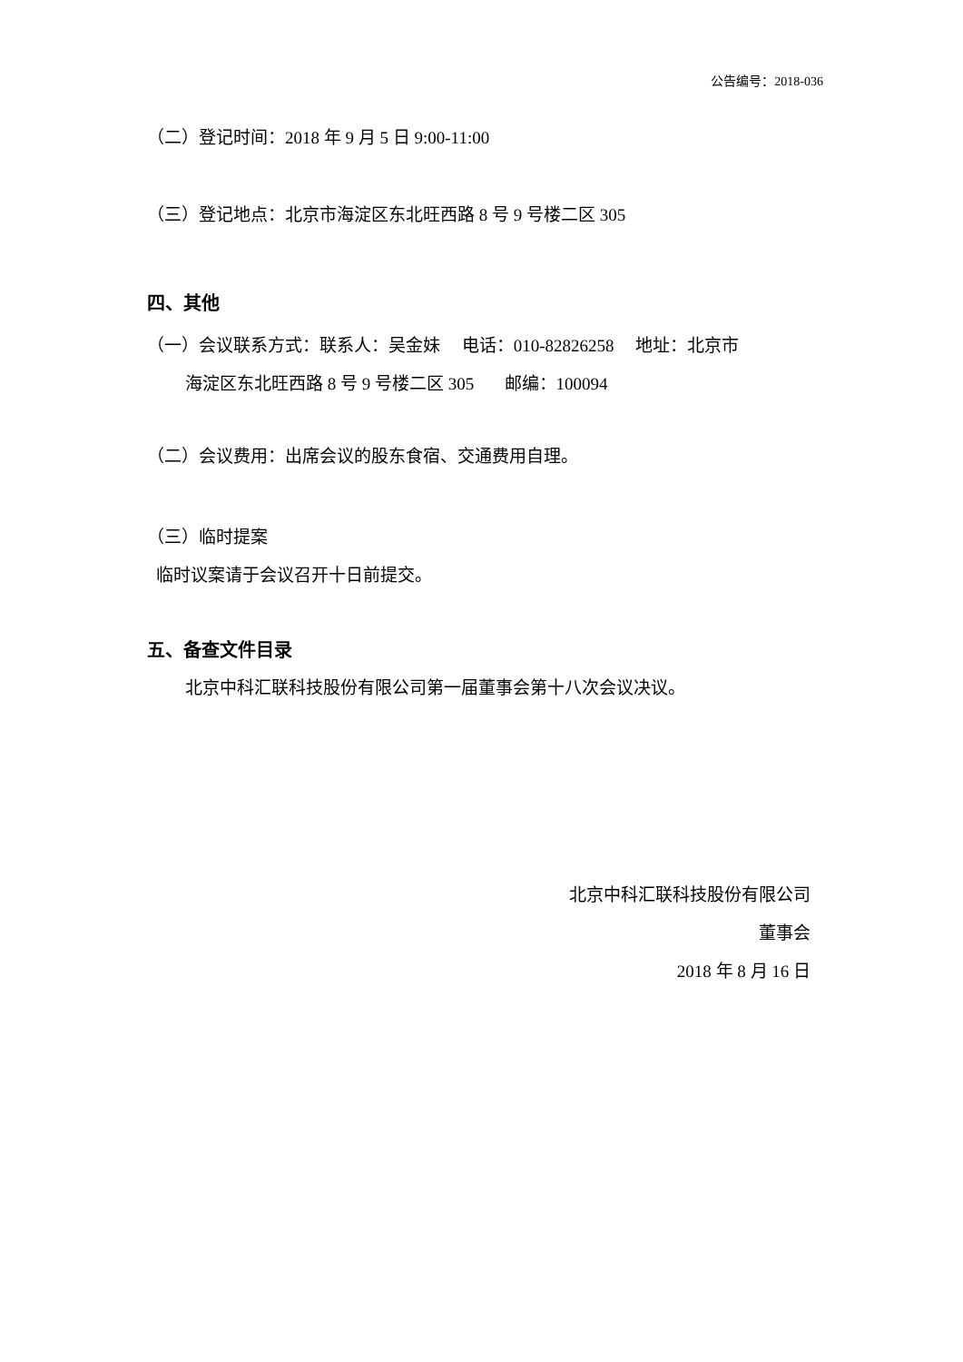公告编号：2018-036
（二）登记时间：2018 年 9 月 5 日 9:00-11:00
（三）登记地点：北京市海淀区东北旺西路 8 号 9 号楼二区 305
四、其他
（一）会议联系方式：联系人：吴金妹 电话：010-82826258 地址：北京市
海淀区东北旺西路 8 号 9 号楼二区 305 邮编：100094
（二）会议费用：出席会议的股东食宿、交通费用自理。
（三）临时提案
临时议案请于会议召开十日前提交。
五、备查文件目录
北京中科汇联科技股份有限公司第一届董事会第十八次会议决议。
北京中科汇联科技股份有限公司
董事会
2018 年 8 月 16 日